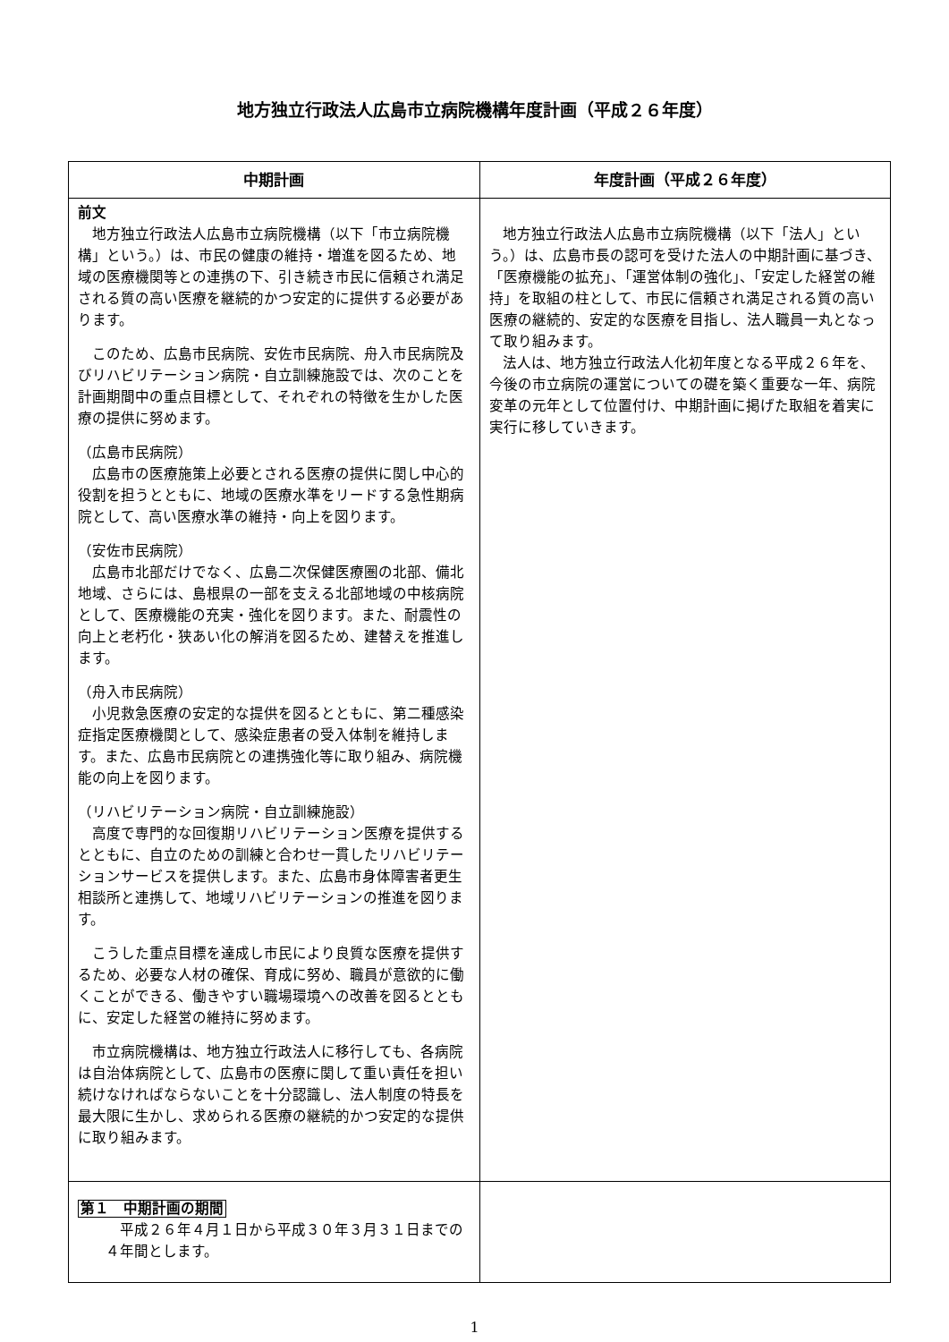地方独立行政法人広島市立病院機構年度計画（平成２６年度）
| 中期計画 | 年度計画（平成２６年度） |
| --- | --- |
| 前文 地方独立行政法人広島市立病院機構（以下「市立病院機構」という。）は、市民の健康の維持・増進を図るため、地域の医療機関等との連携の下、引き続き市民に信頼され満足される質の高い医療を継続的かつ安定的に提供する必要があります。 このため、広島市民病院、安佐市民病院、舟入市民病院及びリハビリテーション病院・自立訓練施設では、次のことを計画期間中の重点目標として、それぞれの特徴を生かした医療の提供に努めます。 （広島市民病院） 広島市の医療施策上必要とされる医療の提供に関し中心的役割を担うとともに、地域の医療水準をリードする急性期病院として、高い医療水準の維持・向上を図ります。 （安佐市民病院） 広島市北部だけでなく、広島二次保健医療圏の北部、備北地域、さらには、島根県の一部を支える北部地域の中核病院として、医療機能の充実・強化を図ります。また、耐震性の向上と老朽化・狭あい化の解消を図るため、建替えを推進します。 （舟入市民病院） 小児救急医療の安定的な提供を図るとともに、第二種感染症指定医療機関として、感染症患者の受入体制を維持します。また、広島市民病院との連携強化等に取り組み、病院機能の向上を図ります。 （リハビリテーション病院・自立訓練施設） 高度で専門的な回復期リハビリテーション医療を提供するとともに、自立のための訓練と合わせ一貫したリハビリテーションサービスを提供します。また、広島市身体障害者更生相談所と連携して、地域リハビリテーションの推進を図ります。 こうした重点目標を達成し市民により良質な医療を提供するため、必要な人材の確保、育成に努め、職員が意欲的に働くことができる、働きやすい職場環境への改善を図るとともに、安定した経営の維持に努めます。 市立病院機構は、地方独立行政法人に移行しても、各病院は自治体病院として、広島市の医療に関して重い責任を担い続けなければならないことを十分認識し、法人制度の特長を最大限に生かし、求められる医療の継続的かつ安定的な提供に取り組みます。 | 地方独立行政法人広島市立病院機構（以下「法人」という。）は、広島市長の認可を受けた法人の中期計画に基づき、「医療機能の拡充」、「運営体制の強化」、「安定した経営の維持」を取組の柱として、市民に信頼され満足される質の高い医療の継続的、安定的な医療を目指し、法人職員一丸となって取り組みます。 法人は、地方独立行政法人化初年度となる平成２６年を、今後の市立病院の運営についての礎を築く重要な一年、病院変革の元年として位置付け、中期計画に掲げた取組を着実に実行に移していきます。 |
| 第１ 中期計画の期間 平成２６年４月１日から平成３０年３月３１日までの４年間とします。 | |
1